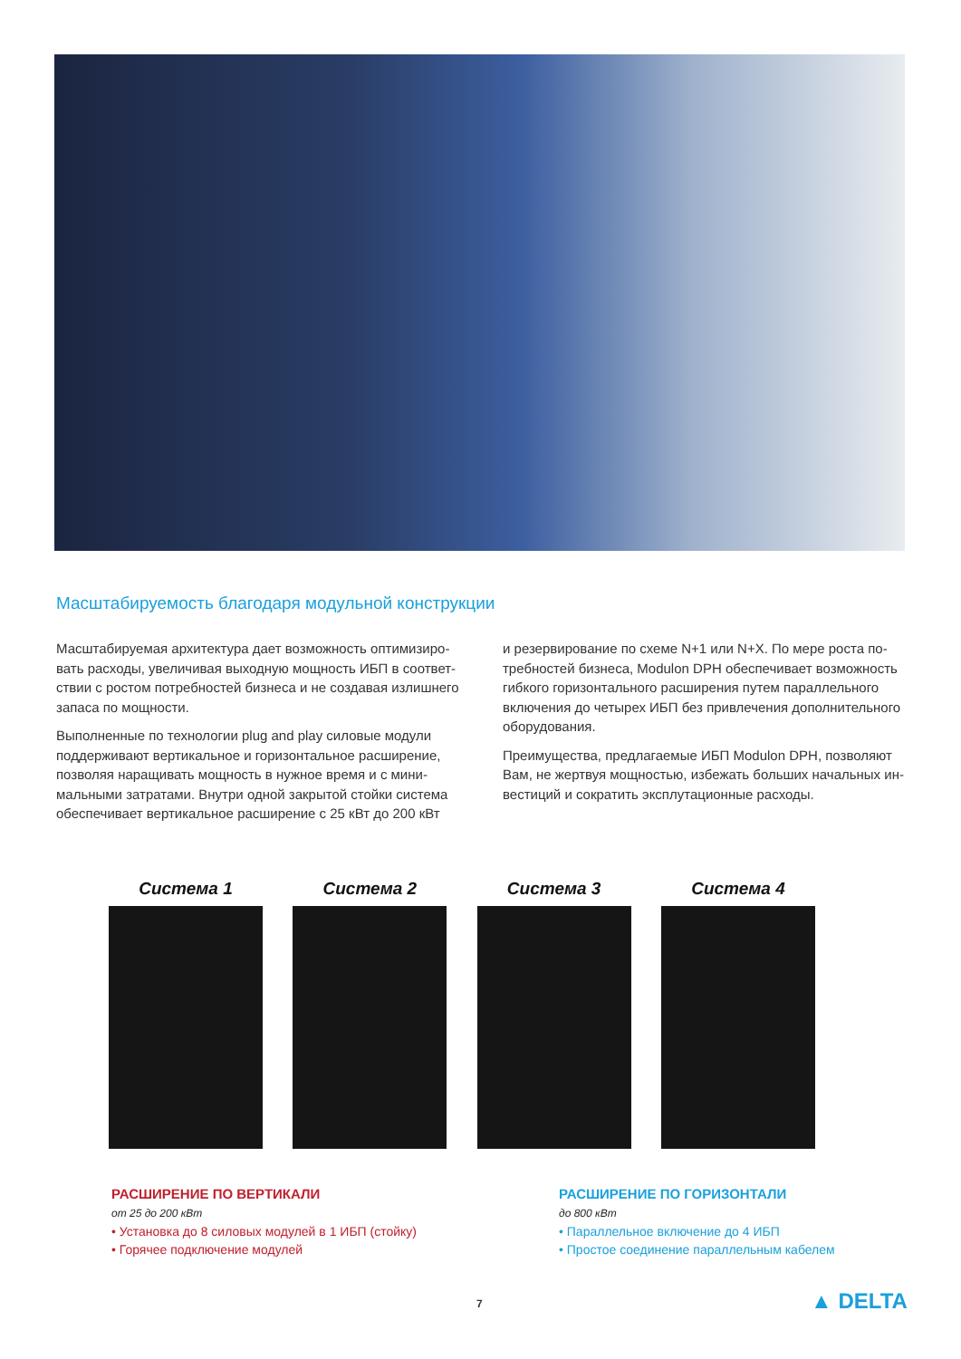Масштабируемость благодаря модульной конструкции
Масштабируемая архитектура дает возможность оптимизиро­вать расходы, увеличивая выходную мощность ИБП в соответ­ствии с ростом потребностей бизнеса и не создавая излишнего запаса по мощности.
Выполненные по технологии plug and play силовые модули поддерживают вертикальное и горизонтальное расширение, позволяя наращивать мощность в нужное время и с мини­мальными затратами. Внутри одной закрытой стойки система обеспечивает вертикальное расширение с 25 кВт до 200 кВт
и резервирование по схеме N+1 или N+X. По мере роста по­требностей бизнеса, Modulon DPH обеспечивает возможность гибкого горизонтального расширения путем параллельного включения до четырех ИБП без привлечения дополнительного оборудования.
Преимущества, предлагаемые ИБП Modulon DPH, позволяют Вам, не жертвуя мощностью, избежать больших начальных ин­вестиций и сократить эксплутационные расходы.
Система 1 Система 2 Система 3 Система 4
РАСШИРЕНИЕ ПО ВЕРТИКАЛИ
от 25 до 200 кВт
• Установка до 8 силовых модулей в 1 ИБП (стойку)
• Горячее подключение модулей
РАСШИРЕНИЕ ПО ГОРИЗОНТАЛИ
до 800 кВт
• Параллельное включение до 4 ИБП
• Простое соединение параллельным кабелем
7 ▲ DELTA